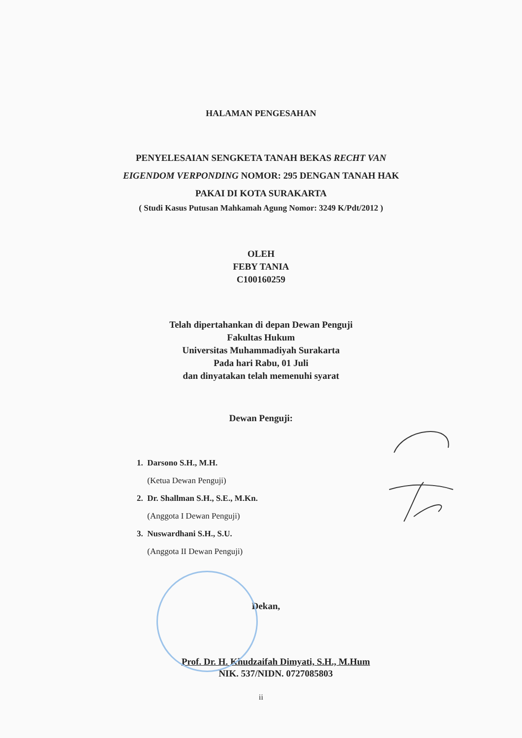HALAMAN PENGESAHAN
PENYELESAIAN SENGKETA TANAH BEKAS RECHT VAN
EIGENDOM VERPONDING NOMOR: 295 DENGAN TANAH HAK
PAKAI DI KOTA SURAKARTA
( Studi Kasus Putusan Mahkamah Agung Nomor: 3249 K/Pdt/2012 )
OLEH
FEBY TANIA
C100160259
Telah dipertahankan di depan Dewan Penguji
Fakultas Hukum
Universitas Muhammadiyah Surakarta
Pada hari Rabu, 01 Juli
dan dinyatakan telah memenuhi syarat
Dewan Penguji:
1. Darsono S.H., M.H.
(Ketua Dewan Penguji)
2. Dr. Shallman S.H., S.E., M.Kn.
(Anggota I Dewan Penguji)
3. Nuswardhani S.H., S.U.
(Anggota II Dewan Penguji)
Dekan,
Prof. Dr. H. Khudzaifah Dimyati, S.H., M.Hum
NIK. 537/NIDN. 0727085803
ii